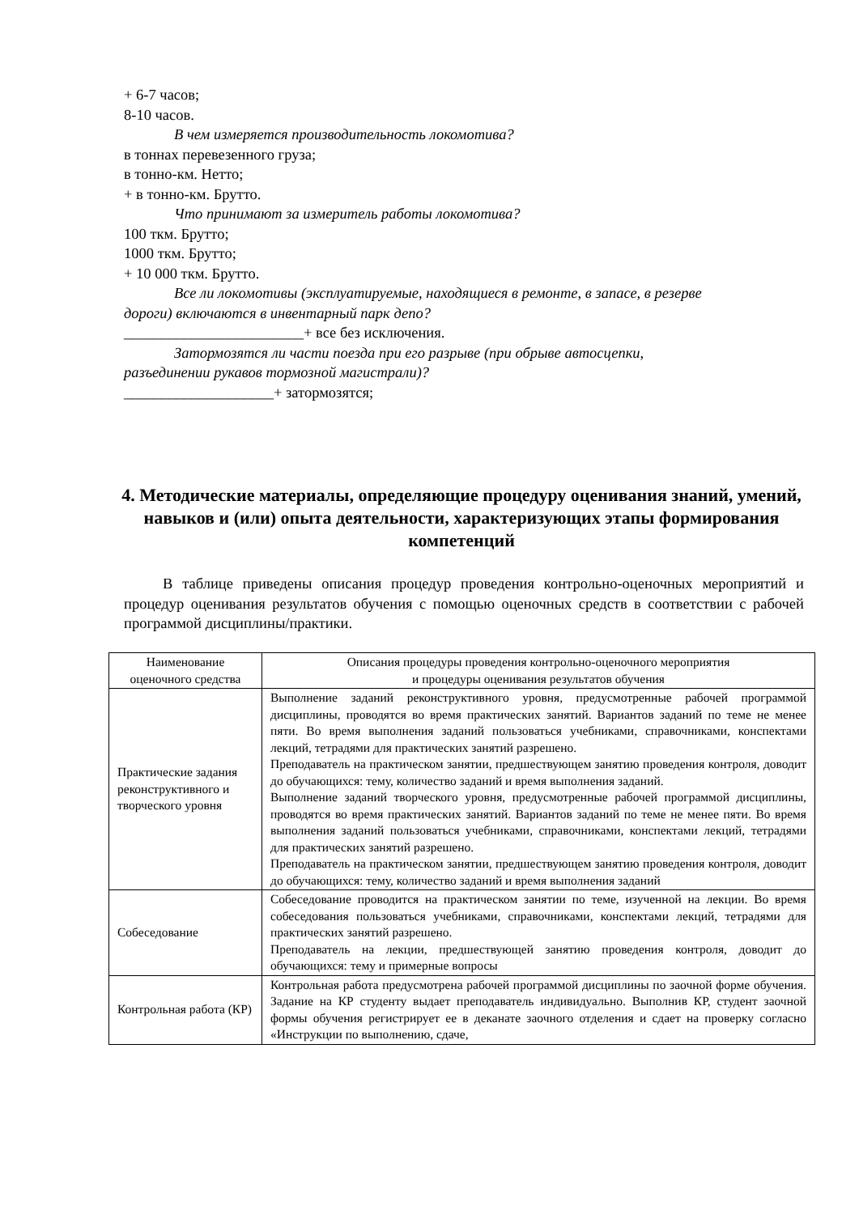+ 6-7 часов;
8-10 часов.
В чем измеряется производительность локомотива?
в тоннах перевезенного груза;
в тонно-км. Нетто;
+ в тонно-км. Брутто.
Что принимают за измеритель работы локомотива?
100 ткм. Брутто;
1000 ткм. Брутто;
+ 10 000 ткм. Брутто.
Все ли локомотивы (эксплуатируемые, находящиеся в ремонте, в запасе, в резерве
дороги) включаются в инвентарный парк депо?
________________________+ все без исключения.
Затормозятся ли части поезда при его разрыве (при обрыве автосцепки,
разъединении рукавов тормозной магистрали)?
____________________+ затормозятся;
4. Методические материалы, определяющие процедуру оценивания знаний, умений, навыков и (или) опыта деятельности, характеризующих этапы формирования компетенций
В таблице приведены описания процедур проведения контрольно-оценочных мероприятий и процедур оценивания результатов обучения с помощью оценочных средств в соответствии с рабочей программой дисциплины/практики.
| Наименование оценочного средства | Описания процедуры проведения контрольно-оценочного мероприятия и процедуры оценивания результатов обучения |
| --- | --- |
| Практические задания реконструктивного и творческого уровня | Выполнение заданий реконструктивного уровня, предусмотренные рабочей программой дисциплины, проводятся во время практических занятий. Вариантов заданий по теме не менее пяти. Во время выполнения заданий пользоваться учебниками, справочниками, конспектами лекций, тетрадями для практических занятий разрешено. Преподаватель на практическом занятии, предшествующем занятию проведения контроля, доводит до обучающихся: тему, количество заданий и время выполнения заданий. Выполнение заданий творческого уровня, предусмотренные рабочей программой дисциплины, проводятся во время практических занятий. Вариантов заданий по теме не менее пяти. Во время выполнения заданий пользоваться учебниками, справочниками, конспектами лекций, тетрадями для практических занятий разрешено. Преподаватель на практическом занятии, предшествующем занятию проведения контроля, доводит до обучающихся: тему, количество заданий и время выполнения заданий |
| Собеседование | Собеседование проводится на практическом занятии по теме, изученной на лекции. Во время собеседования пользоваться учебниками, справочниками, конспектами лекций, тетрадями для практических занятий разрешено. Преподаватель на лекции, предшествующей занятию проведения контроля, доводит до обучающихся: тему и примерные вопросы |
| Контрольная работа (КР) | Контрольная работа предусмотрена рабочей программой дисциплины по заочной форме обучения. Задание на КР студенту выдает преподаватель индивидуально. Выполнив КР, студент заочной формы обучения регистрирует ее в деканате заочного отделения и сдает на проверку согласно «Инструкции по выполнению, сдаче, |